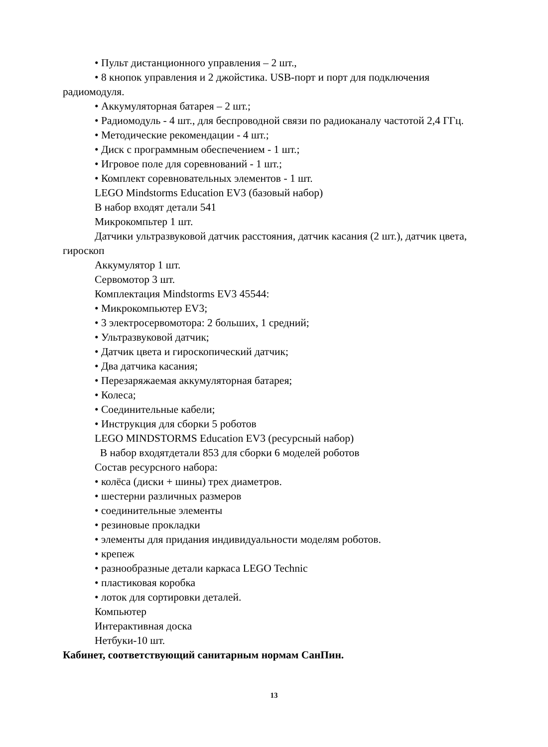• Пульт дистанционного управления – 2 шт.,
• 8 кнопок управления и 2 джойстика. USB-порт и порт для подключения радиомодуля.
• Аккумуляторная батарея – 2 шт.;
• Радиомодуль - 4 шт., для беспроводной связи по радиоканалу частотой 2,4 ГГц.
• Методические рекомендации - 4 шт.;
• Диск с программным обеспечением - 1 шт.;
• Игровое поле для соревнований - 1 шт.;
• Комплект соревновательных элементов - 1 шт.
LEGO Mindstorms Education EV3 (базовый набор)
В набор входят детали 541
Микрокомпьтер 1 шт.
Датчики ультразвуковой датчик расстояния, датчик касания (2 шт.), датчик цвета, гироскоп
Аккумулятор 1 шт.
Сервомотор 3 шт.
Комплектация Mindstorms EV3 45544:
• Микрокомпьютер EV3;
• 3 электросервомотора: 2 больших, 1 средний;
• Ультразвуковой датчик;
• Датчик цвета и гироскопический датчик;
• Два датчика касания;
• Перезаряжаемая аккумуляторная батарея;
• Колеса;
• Соединительные кабели;
• Инструкция для сборки 5 роботов
LEGO MINDSTORMS Education EV3 (ресурсный набор)
В набор входятдетали 853 для сборки 6 моделей роботов
Состав ресурсного набора:
• колёса (диски + шины) трех диаметров.
• шестерни различных размеров
• соединительные элементы
• резиновые прокладки
• элементы для придания индивидуальности моделям роботов.
• крепеж
• разнообразные детали каркаса LEGO Technic
• пластиковая коробка
• лоток для сортировки деталей.
Компьютер
Интерактивная доска
Нетбуки-10 шт.
Кабинет, соответствующий санитарным нормам СанПин.
13